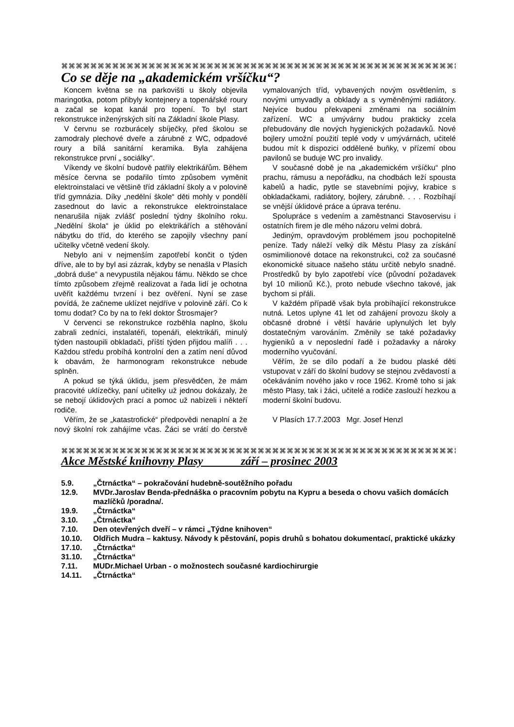⌘⌘⌘⌘⌘⌘⌘⌘⌘⌘⌘⌘⌘⌘⌘⌘⌘⌘⌘⌘⌘⌘⌘⌘⌘⌘⌘⌘⌘⌘⌘⌘⌘⌘⌘⌘⌘⌘⌘⌘⌘⌘⌘⌘⌘⌘⌘⌘⌘⌘⌘⌘⌘⌘⌘
Co se děje na „akademickém vršíčku“?
Koncem května se na parkovišti u školy objevila maringotka, potom přibyly kontejnery a topenářské roury a začal se kopat kanál pro topení. To byl start rekonstrukce inženýrských sítí na Základní škole Plasy.
V červnu se rozburácely sbíječky, před školou se zamodraly plechové dveře a zárubně z WC, odpadové roury a bílá sanitární keramika. Byla zahájena rekonstrukce první „ sociálky“.
Víkendy ve školní budově patřily elektrikářům. Během měsíce června se podařilo tímto způsobem vyměnit elektroinstalaci ve většině tříd základní školy a v polovině tříd gymnázia. Díky „nedělní škole“ děti mohly v pondělí zasednout do lavic a rekonstrukce elektroinstalace nenarušila nijak zvlášť poslední týdny školního roku. „Nedělní škola“ je úklid po elektrikářích a stěhování nábytku do tříd, do kterého se zapojily všechny paní učitelky včetně vedení školy.
Nebylo ani v nejmenším zapotřebí končit o týden dříve, ale to by byl asi zázrak, kdyby se nenašla v Plasích „dobrá duše“ a nevypustila nějakou fámu. Někdo se chce tímto způsobem zřejmě realizovat a řada lidí je ochotna uvěřit každému tvrzení i bez ověření. Nyní se zase povídá, že začneme uklízet nejdříve v polovině září. Co k tomu dodat? Co by na to řekl doktor Štrosmajer?
V červenci se rekonstrukce rozběhla naplno, školu zabrali zedníci, instalatéři, topenáři, elektrikáři, minulý týden nastoupili obkladači, příští týden přijdou malíři . . . Každou středu probíhá kontrolní den a zatím není důvod k obavám, že harmonogram rekonstrukce nebude splněn.
A pokud se týká úklidu, jsem přesvědčen, že mám pracovité uklízečky, paní učitelky už jednou dokázaly, že se nebojí úklidových prací a pomoc už nabízeli i někteří rodiče.
Věřím, že se „katastrofické“ předpovědi nenaplní a že nový školní rok zahájíme včas. Žáci se vrátí do čerstvě vymalovaných tříd, vybavených novým osvětlením, s novými umyvadly a obklady a s vyměněnými radiátory. Nejvíce budou překvapeni změnami na sociálním zařízení. WC a umývárny budou prakticky zcela přebudovány dle nových hygienických požadavků. Nové bojlery umožní použití teplé vody v umývárnách, učitelé budou mít k dispozici oddělené buňky, v přízemí obou pavilonů se buduje WC pro invalidy.
V současné době je na „akademickém vršíčku“ plno prachu, rámusu a nepořádku, na chodbách leží spousta kabelů a hadic, pytle se stavebními pojivy, krabice s obkladačkami, radiátory, bojlery, zárubně. . . . Rozbíhají se vnější úklidové práce a úprava terénu.
Spolupráce s vedením a zaměstnanci Stavoservisu i ostatních firem je dle mého názoru velmi dobrá.
Jediným, opravdovým problémem jsou pochopitelně peníze. Tady náleží velký dík Městu Plasy za získání osmimilionové dotace na rekonstrukci, což za současné ekonomické situace našeho státu určitě nebylo snadné. Prostředků by bylo zapotřebí více (původní požadavek byl 10 milionů Kč.), proto nebude všechno takové, jak bychom si přáli.
V každém případě však byla probíhající rekonstrukce nutná. Letos uplyne 41 let od zahájení provozu školy a občasné drobné i větší havárie uplynulých let byly dostatečným varováním. Změnily se také požadavky hygieniků a v neposlední řadě i požadavky a nároky moderního vyučování.
Věřím, že se dílo podaří a že budou plaské děti vstupovat v září do školní budovy se stejnou zvědavostí a očekáváním nového jako v roce 1962. Kromě toho si jak město Plasy, tak i žáci, učitelé a rodiče zaslouží hezkou a moderní školní budovu.
V Plasích 17.7.2003 Mgr. Josef Henzl
⌘⌘⌘⌘⌘⌘⌘⌘⌘⌘⌘⌘⌘⌘⌘⌘⌘⌘⌘⌘⌘⌘⌘⌘⌘⌘⌘⌘⌘⌘⌘⌘⌘⌘⌘⌘⌘⌘⌘⌘⌘⌘⌘⌘⌘⌘⌘⌘⌘⌘⌘⌘⌘⌘⌘
Akce Městské knihovny Plasy září – prosinec 2003
5.9. „Čtrnáctka“ – pokračování hudebně-soutěžního pořadu
12.9. MVDr.Jaroslav Benda-přednáška o pracovním pobytu na Kypru a beseda o chovu vašich domácích mazlíčků /poradna/.
19.9. „Čtrnáctka“
3.10. „Čtrnáctka“
7.10. Den otevřených dveří – v rámci „Týdne knihoven“
10.10. Oldřich Mudra – kaktusy. Návody k pěstování, popis druhů s bohatou dokumentací, praktické ukázky
17.10. „Čtrnáctka“
31.10. „Čtrnáctka“
7.11. MUDr.Michael Urban - o možnostech současné kardiochirurgie
14.11. „Čtrnáctka“